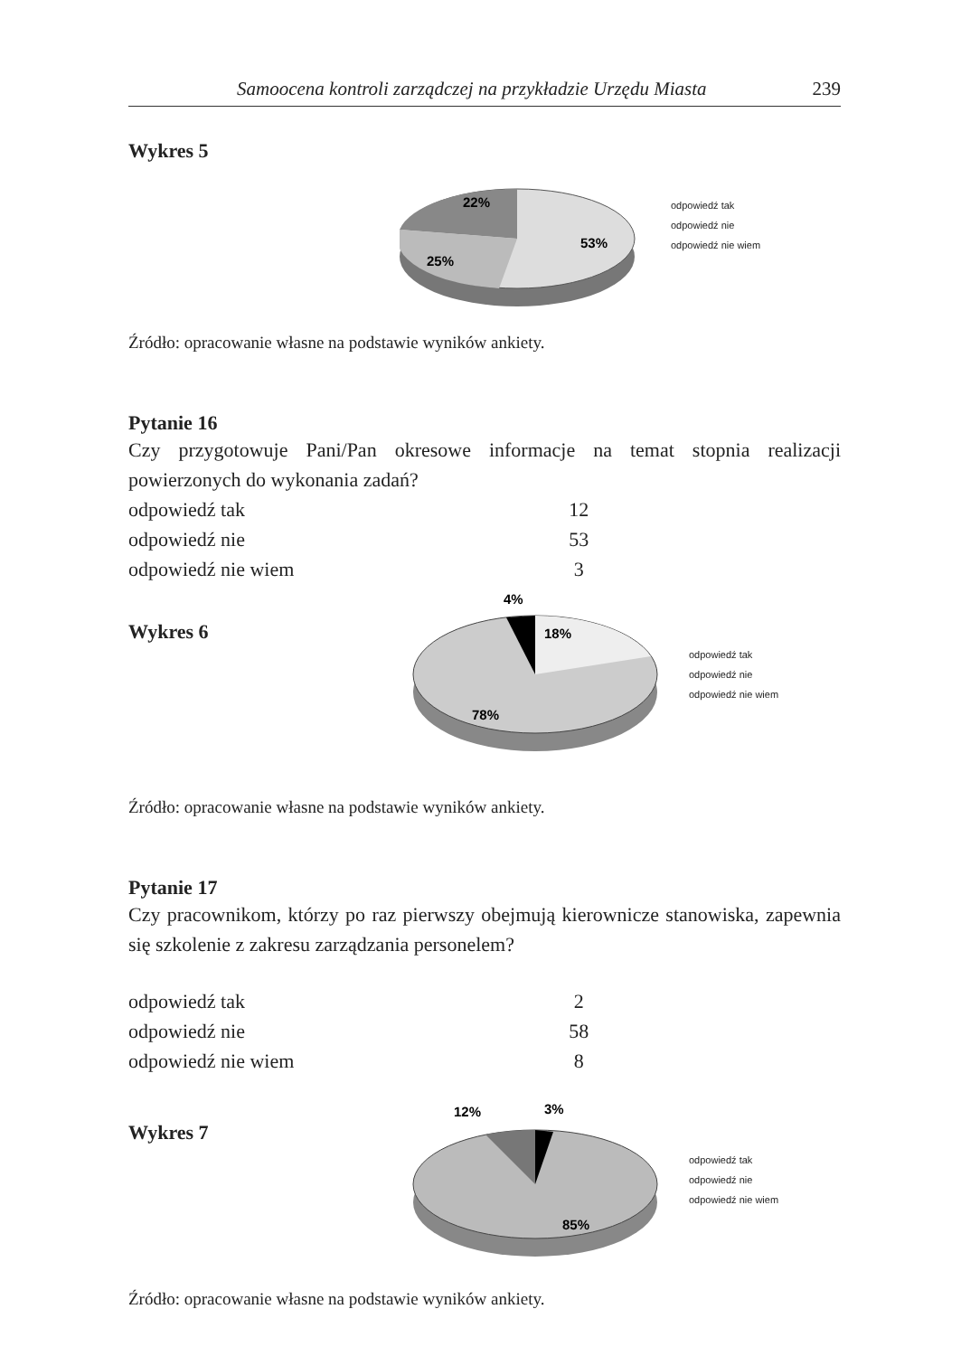Samoocena kontroli zarządczej na przykładzie Urzędu Miasta 239
Wykres 5
22%
53%
25%
odpowiedź tak
odpowiedź nie
odpowiedź nie wiem
Źródło: opracowanie własne na podstawie wyników ankiety.
Pytanie 16
Czy przygotowuje Pani/Pan okresowe informacje na temat stopnia realizacji powierzonych do wykonania zadań?
| odpowiedź tak | 12 |
| odpowiedź nie | 53 |
| odpowiedź nie wiem | 3 |
Wykres 6
4%
18%
78%
odpowiedź tak
odpowiedź nie
odpowiedź nie wiem
Źródło: opracowanie własne na podstawie wyników ankiety.
Pytanie 17
Czy pracownikom, którzy po raz pierwszy obejmują kierownicze stanowiska, zapewnia się szkolenie z zakresu zarządzania personelem?
| odpowiedź tak | 2 |
| odpowiedź nie | 58 |
| odpowiedź nie wiem | 8 |
Wykres 7
12%
3%
85%
odpowiedź tak
odpowiedź nie
odpowiedź nie wiem
Źródło: opracowanie własne na podstawie wyników ankiety.